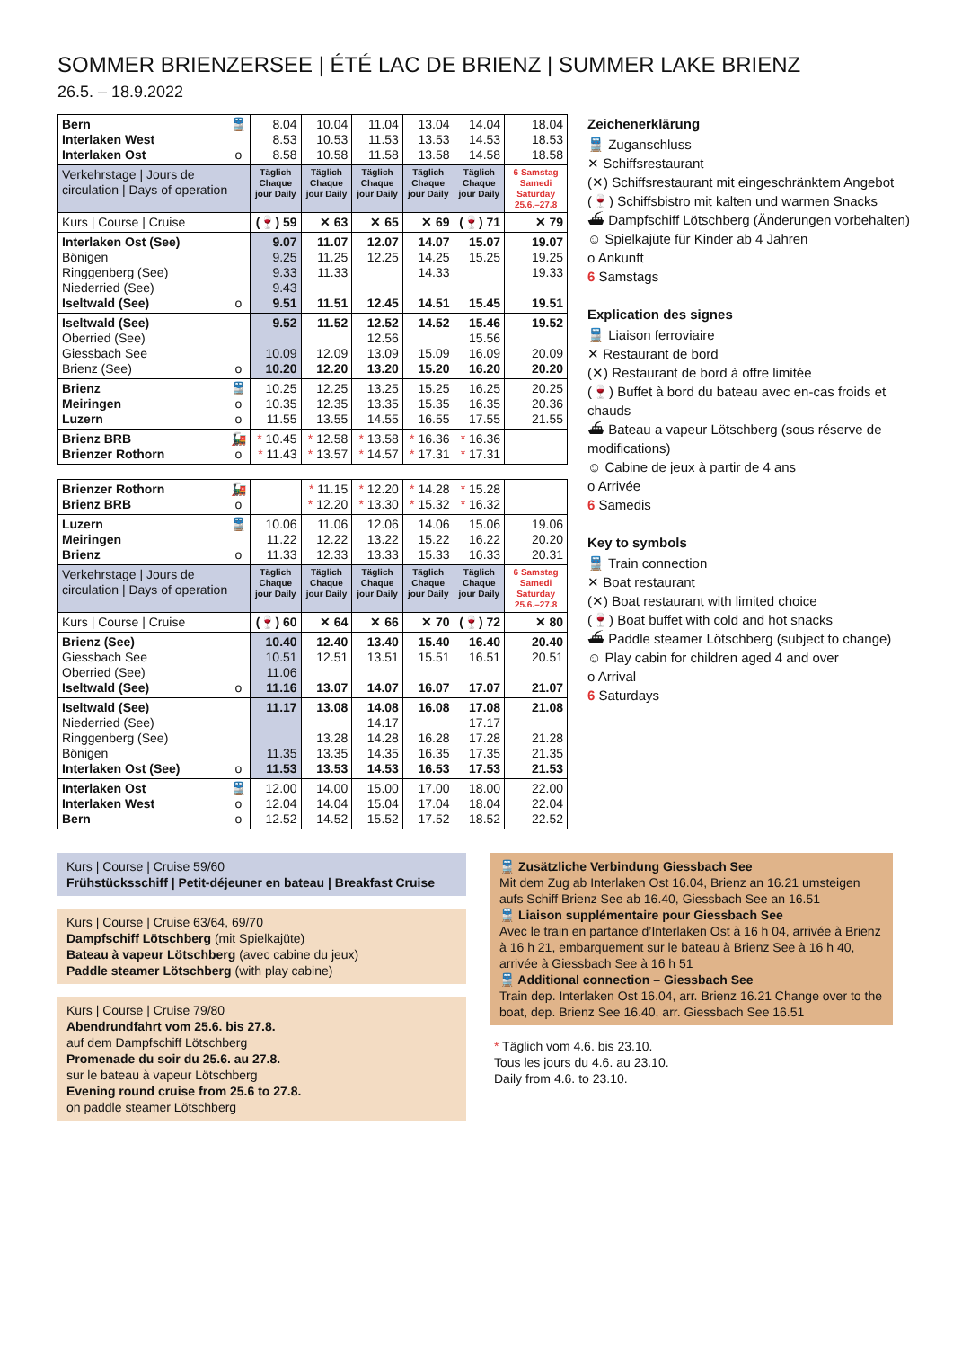SOMMER BRIENZERSEE | ÉTÉ LAC DE BRIENZ | SUMMER LAKE BRIENZ
26.5. – 18.9.2022
| Bern Interlaken West Interlaken Ost | 🚆 o | 8.04 8.53 8.58 | 10.04 10.53 10.58 | 11.04 11.53 11.58 | 13.04 13.53 13.58 | 14.04 14.53 14.58 | 18.04 18.53 18.58 |
| Verkehrstage / Jours de circulation / Days of operation | | Täglich Chaque jour Daily | Täglich Chaque jour Daily | Täglich Chaque jour Daily | Täglich Chaque jour Daily | Täglich Chaque jour Daily | 6 Samstag Samedi Saturday 25.6.–27.8 |
| Kurs / Course / Cruise | | (🍷) 59 | ✕ 63 | ✕ 65 | ✕ 69 | (🍷) 71 | ✕ 79 |
| Interlaken Ost (See) Bönigen Ringgenberg (See) Niederried (See) Iseltwald (See) | o | 9.07 9.25 9.33 9.43 9.51 | 11.07 11.25 11.33 11.51 | 12.07 12.25 12.45 | 14.07 14.25 14.33 14.51 | 15.07 15.25 15.45 | 19.07 19.25 19.33 19.51 |
| Iseltwald (See) Oberried (See) Giessbach See Brienz (See) | o | 9.52 10.09 10.20 | 11.52 12.09 12.20 | 12.52 12.56 13.09 13.20 | 14.52 15.09 15.20 | 15.46 15.56 16.09 16.20 | 19.52 20.09 20.20 |
| Brienz Meiringen Luzern | 🚆 o o | 10.25 10.35 11.55 | 12.25 12.35 13.55 | 13.25 13.35 14.55 | 15.25 15.35 16.55 | 16.25 16.35 17.55 | 20.25 20.36 21.55 |
| Brienz BRB Brienzer Rothorn | 🚂 o | * 10.45 * 11.43 | * 12.58 * 13.57 | * 13.58 * 14.57 | * 16.36 * 17.31 | * 16.36 * 17.31 | |
| Brienzer Rothorn Brienz BRB | 🚂 o | | * 11.15 * 12.20 | * 12.20 * 13.30 | * 14.28 * 15.32 | * 15.28 * 16.32 | |
| Luzern Meiringen Brienz | 🚆 o | 10.06 11.22 11.33 | 11.06 12.22 12.33 | 12.06 13.22 13.33 | 14.06 15.22 15.33 | 15.06 16.22 16.33 | 19.06 20.20 20.31 |
| Verkehrstage / Jours de circulation / Days of operation | | Täglich Chaque jour Daily | Täglich Chaque jour Daily | Täglich Chaque jour Daily | Täglich Chaque jour Daily | Täglich Chaque jour Daily | 6 Samstag Samedi Saturday 25.6.–27.8 |
| Kurs / Course / Cruise | | (🍷) 60 | ✕ 64 | ✕ 66 | ✕ 70 | (🍷) 72 | ✕ 80 |
| Brienz (See) Giessbach See Oberried (See) Iseltwald (See) | o | 10.40 10.51 11.06 11.16 | 12.40 12.51 13.07 | 13.40 13.51 14.07 | 15.40 15.51 16.07 | 16.40 16.51 17.07 | 20.40 20.51 21.07 |
| Iseltwald (See) Niederried (See) Ringgenberg (See) Bönigen Interlaken Ost (See) | o | 11.17 11.35 11.53 | 13.08 13.28 13.35 13.53 | 14.08 14.17 14.28 14.35 14.53 | 16.08 16.28 16.35 16.53 | 17.08 17.17 17.28 17.35 17.53 | 21.08 21.28 21.35 21.53 |
| Interlaken Ost Interlaken West Bern | 🚆 o o | 12.00 12.04 12.52 | 14.00 14.04 14.52 | 15.00 15.04 15.52 | 17.00 17.04 17.52 | 18.00 18.04 18.52 | 22.00 22.04 22.52 |
Zeichenerklärung
🚆 Zuganschluss
✕ Schiffsrestaurant
(✕) Schiffsrestaurant mit eingeschränktem Angebot
(🍷) Schiffsbistro mit kalten und warmen Snacks
⛴ Dampfschiff Lötschberg (Änderungen vorbehalten)
☺ Spielkajüte für Kinder ab 4 Jahren
o Ankunft
6 Samstags
Explication des signes
🚆 Liaison ferroviaire
✕ Restaurant de bord
(✕) Restaurant de bord à offre limitée
(🍷) Buffet à bord du bateau avec en-cas froids et chauds
⛴ Bateau a vapeur Lötschberg (sous réserve de modifications)
☺ Cabine de jeux à partir de 4 ans
o Arrivée
6 Samedis
Key to symbols
🚆 Train connection
✕ Boat restaurant
(✕) Boat restaurant with limited choice
(🍷) Boat buffet with cold and hot snacks
⛴ Paddle steamer Lötschberg (subject to change)
☺ Play cabin for children aged 4 and over
o Arrival
6 Saturdays
Kurs | Course | Cruise 59/60
Frühstücksschiff | Petit-déjeuner en bateau | Breakfast Cruise
Kurs | Course | Cruise 63/64, 69/70
Dampfschiff Lötschberg (mit Spielkajüte)
Bateau à vapeur Lötschberg (avec cabine du jeux)
Paddle steamer Lötschberg (with play cabine)
Kurs | Course | Cruise 79/80
Abendrundfahrt vom 25.6. bis 27.8.
auf dem Dampfschiff Lötschberg
Promenade du soir du 25.6. au 27.8.
sur le bateau à vapeur Lötschberg
Evening round cruise from 25.6 to 27.8.
on paddle steamer Lötschberg
🚆 Zusätzliche Verbindung Giessbach See
Mit dem Zug ab Interlaken Ost 16.04, Brienz an 16.21 umsteigen aufs Schiff Brienz See ab 16.40, Giessbach See an 16.51
🚆 Liaison supplémentaire pour Giessbach See
Avec le train en partance d’Interlaken Ost à 16 h 04, arrivée à Brienz à 16 h 21, embarquement sur le bateau à Brienz See à 16 h 40, arrivée à Giessbach See à 16 h 51
🚆 Additional connection – Giessbach See
Train dep. Interlaken Ost 16.04, arr. Brienz 16.21 Change over to the boat, dep. Brienz See 16.40, arr. Giessbach See 16.51
* Täglich vom 4.6. bis 23.10.
Tous les jours du 4.6. au 23.10.
Daily from 4.6. to 23.10.